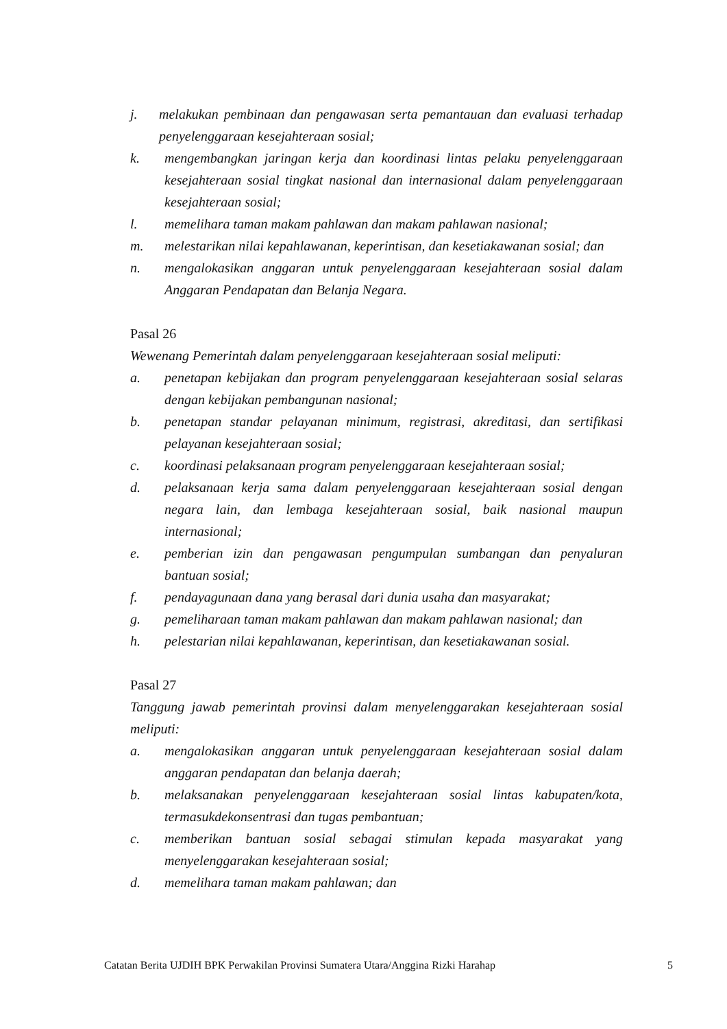j. melakukan pembinaan dan pengawasan serta pemantauan dan evaluasi terhadap penyelenggaraan kesejahteraan sosial;
k. mengembangkan jaringan kerja dan koordinasi lintas pelaku penyelenggaraan kesejahteraan sosial tingkat nasional dan internasional dalam penyelenggaraan kesejahteraan sosial;
l. memelihara taman makam pahlawan dan makam pahlawan nasional;
m. melestarikan nilai kepahlawanan, keperintisan, dan kesetiakawanan sosial; dan
n. mengalokasikan anggaran untuk penyelenggaraan kesejahteraan sosial dalam Anggaran Pendapatan dan Belanja Negara.
Pasal 26
Wewenang Pemerintah dalam penyelenggaraan kesejahteraan sosial meliputi:
a. penetapan kebijakan dan program penyelenggaraan kesejahteraan sosial selaras dengan kebijakan pembangunan nasional;
b. penetapan standar pelayanan minimum, registrasi, akreditasi, dan sertifikasi pelayanan kesejahteraan sosial;
c. koordinasi pelaksanaan program penyelenggaraan kesejahteraan sosial;
d. pelaksanaan kerja sama dalam penyelenggaraan kesejahteraan sosial dengan negara lain, dan lembaga kesejahteraan sosial, baik nasional maupun internasional;
e. pemberian izin dan pengawasan pengumpulan sumbangan dan penyaluran bantuan sosial;
f. pendayagunaan dana yang berasal dari dunia usaha dan masyarakat;
g. pemeliharaan taman makam pahlawan dan makam pahlawan nasional; dan
h. pelestarian nilai kepahlawanan, keperintisan, dan kesetiakawanan sosial.
Pasal 27
Tanggung jawab pemerintah provinsi dalam menyelenggarakan kesejahteraan sosial meliputi:
a. mengalokasikan anggaran untuk penyelenggaraan kesejahteraan sosial dalam anggaran pendapatan dan belanja daerah;
b. melaksanakan penyelenggaraan kesejahteraan sosial lintas kabupaten/kota, termasukdekonsentrasi dan tugas pembantuan;
c. memberikan bantuan sosial sebagai stimulan kepada masyarakat yang menyelenggarakan kesejahteraan sosial;
d. memelihara taman makam pahlawan; dan
Catatan Berita UJDIH BPK Perwakilan Provinsi Sumatera Utara/Anggina Rizki Harahap 5